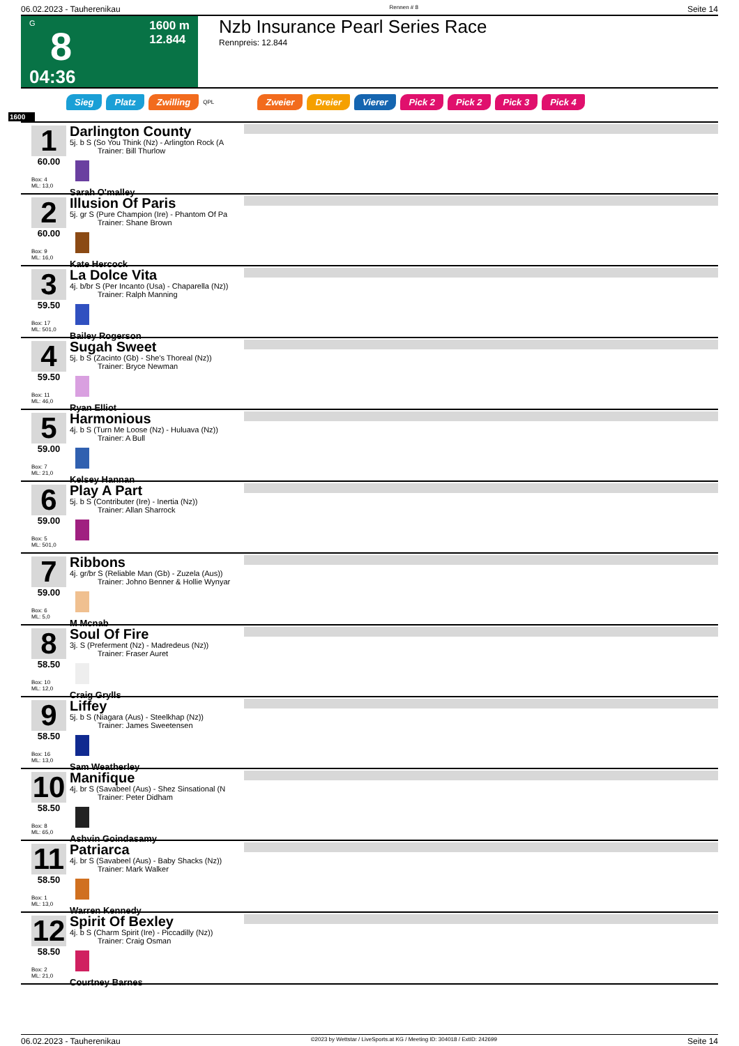06.02.2023 - Tauherenikau Rennen # 8 Seite 14
G
8
04:36
1600 m
12.844
Nzb Insurance Pearl Series Race
Rennpreis: 12.844
Sieg Platz Zwilling QPL Zweier Dreier Vierer Pick 2 Pick 2 Pick 3 Pick 4
1600
1
60.00
Box: 4
ML: 13,0
Darlington County
5j. b S (So You Think (Nz) - Arlington Rock (A
Trainer: Bill Thurlow
Sarah O'malley
2
60.00
Box: 9
ML: 16,0
Illusion Of Paris
5j. gr S (Pure Champion (Ire) - Phantom Of Pa
Trainer: Shane Brown
Kate Hercock
3
59.50
Box: 17
ML: 501,0
La Dolce Vita
4j. b/br S (Per Incanto (Usa) - Chaparella (Nz))
Trainer: Ralph Manning
Bailey Rogerson
4
59.50
Box: 11
ML: 46,0
Sugah Sweet
5j. b S (Zacinto (Gb) - She's Thoreal (Nz))
Trainer: Bryce Newman
Ryan Elliot
5
59.00
Box: 7
ML: 21,0
Harmonious
4j. b S (Turn Me Loose (Nz) - Huluava (Nz))
Trainer: A Bull
Kelsey Hannan
6
59.00
Box: 5
ML: 501,0
Play A Part
5j. b S (Contributer (Ire) - Inertia (Nz))
Trainer: Allan Sharrock
7
59.00
Box: 6
ML: 5,0
Ribbons
4j. gr/br S (Reliable Man (Gb) - Zuzela (Aus))
Trainer: Johno Benner & Hollie Wynyar
M Mcnab
8
58.50
Box: 10
ML: 12,0
Soul Of Fire
3j. S (Preferment (Nz) - Madredeus (Nz))
Trainer: Fraser Auret
Craig Grylls
9
58.50
Box: 16
ML: 13,0
Liffey
5j. b S (Niagara (Aus) - Steelkhap (Nz))
Trainer: James Sweetensen
Sam Weatherley
10
58.50
Box: 8
ML: 65,0
Manifique
4j. br S (Savabeel (Aus) - Shez Sinsational (N
Trainer: Peter Didham
Ashvin Goindasamy
11
58.50
Box: 1
ML: 13,0
Patriarca
4j. br S (Savabeel (Aus) - Baby Shacks (Nz))
Trainer: Mark Walker
Warren Kennedy
12
58.50
Box: 2
ML: 21,0
Spirit Of Bexley
4j. b S (Charm Spirit (Ire) - Piccadilly (Nz))
Trainer: Craig Osman
Courtney Barnes
06.02.2023 - Tauherenikau ©2023 by Wettstar / LiveSports.at KG / Meeting ID: 304018 / ExtID: 242699 Seite 14